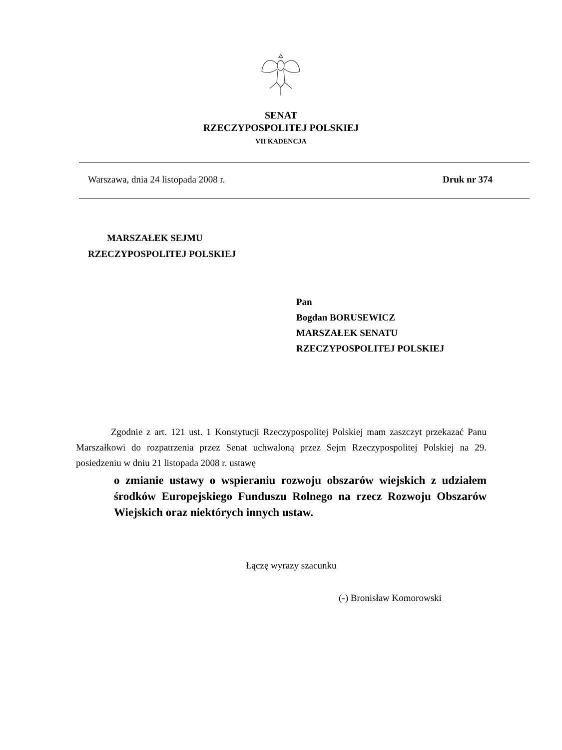SENAT
RZECZYPOSPOLITEJ POLSKIEJ
VII KADENCJA
Warszawa, dnia 24 listopada 2008 r. Druk nr 374
MARSZAŁEK SEJMU
RZECZYPOSPOLITEJ POLSKIEJ
Pan
Bogdan BORUSEWICZ
MARSZAŁEK SENATU
RZECZYPOSPOLITEJ POLSKIEJ
Zgodnie z art. 121 ust. 1 Konstytucji Rzeczypospolitej Polskiej mam zaszczyt przekazać Panu Marszałkowi do rozpatrzenia przez Senat uchwaloną przez Sejm Rzeczypospolitej Polskiej na 29. posiedzeniu w dniu 21 listopada 2008 r. ustawę
o zmianie ustawy o wspieraniu rozwoju obszarów wiejskich z udziałem środków Europejskiego Funduszu Rolnego na rzecz Rozwoju Obszarów Wiejskich oraz niektórych innych ustaw.
Łączę wyrazy szacunku
(-) Bronisław Komorowski